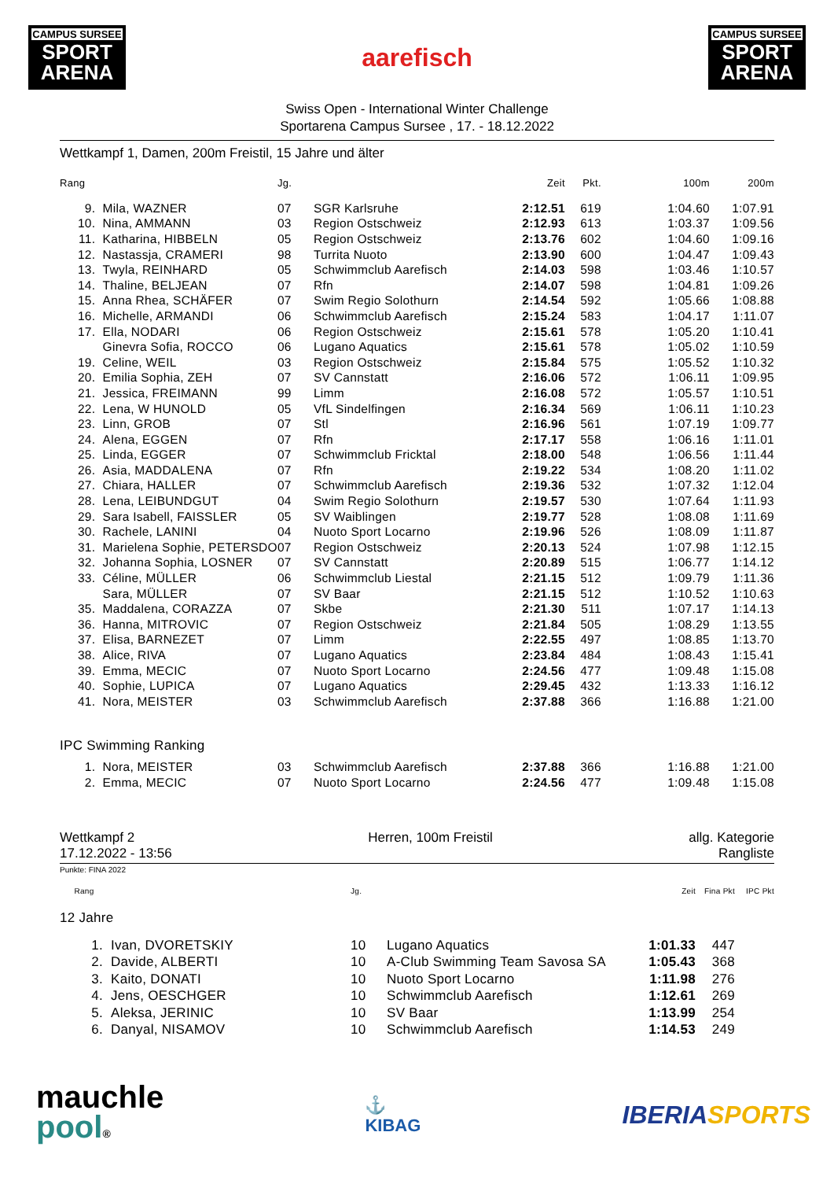CAMPUS SURSEE
SPORT
ARENA
aarefisch
CAMPUS SURSEE
SPORT
ARENA
Swiss Open - International Winter Challenge
Sportarena Campus Sursee , 17. - 18.12.2022
Wettkampf 1, Damen, 200m Freistil, 15 Jahre und älter
| Rang | | Jg. | | Zeit | Pkt. | 100m | 200m |
| --- | --- | --- | --- | --- | --- | --- | --- |
| 9. | Mila, WAZNER | 07 | SGR Karlsruhe | 2:12.51 | 619 | 1:04.60 | 1:07.91 |
| 10. | Nina, AMMANN | 03 | Region Ostschweiz | 2:12.93 | 613 | 1:03.37 | 1:09.56 |
| 11. | Katharina, HIBBELN | 05 | Region Ostschweiz | 2:13.76 | 602 | 1:04.60 | 1:09.16 |
| 12. | Nastassja, CRAMERI | 98 | Turrita Nuoto | 2:13.90 | 600 | 1:04.47 | 1:09.43 |
| 13. | Twyla, REINHARD | 05 | Schwimmclub Aarefisch | 2:14.03 | 598 | 1:03.46 | 1:10.57 |
| 14. | Thaline, BELJEAN | 07 | Rfn | 2:14.07 | 598 | 1:04.81 | 1:09.26 |
| 15. | Anna Rhea, SCHÄFER | 07 | Swim Regio Solothurn | 2:14.54 | 592 | 1:05.66 | 1:08.88 |
| 16. | Michelle, ARMANDI | 06 | Schwimmclub Aarefisch | 2:15.24 | 583 | 1:04.17 | 1:11.07 |
| 17. | Ella, NODARI | 06 | Region Ostschweiz | 2:15.61 | 578 | 1:05.20 | 1:10.41 |
| | Ginevra Sofia, ROCCO | 06 | Lugano Aquatics | 2:15.61 | 578 | 1:05.02 | 1:10.59 |
| 19. | Celine, WEIL | 03 | Region Ostschweiz | 2:15.84 | 575 | 1:05.52 | 1:10.32 |
| 20. | Emilia Sophia, ZEH | 07 | SV Cannstatt | 2:16.06 | 572 | 1:06.11 | 1:09.95 |
| 21. | Jessica, FREIMANN | 99 | Limm | 2:16.08 | 572 | 1:05.57 | 1:10.51 |
| 22. | Lena, W HUNOLD | 05 | VfL Sindelfingen | 2:16.34 | 569 | 1:06.11 | 1:10.23 |
| 23. | Linn, GROB | 07 | Stl | 2:16.96 | 561 | 1:07.19 | 1:09.77 |
| 24. | Alena, EGGEN | 07 | Rfn | 2:17.17 | 558 | 1:06.16 | 1:11.01 |
| 25. | Linda, EGGER | 07 | Schwimmclub Fricktal | 2:18.00 | 548 | 1:06.56 | 1:11.44 |
| 26. | Asia, MADDALENA | 07 | Rfn | 2:19.22 | 534 | 1:08.20 | 1:11.02 |
| 27. | Chiara, HALLER | 07 | Schwimmclub Aarefisch | 2:19.36 | 532 | 1:07.32 | 1:12.04 |
| 28. | Lena, LEIBUNDGUT | 04 | Swim Regio Solothurn | 2:19.57 | 530 | 1:07.64 | 1:11.93 |
| 29. | Sara Isabell, FAISSLER | 05 | SV Waiblingen | 2:19.77 | 528 | 1:08.08 | 1:11.69 |
| 30. | Rachele, LANINI | 04 | Nuoto Sport Locarno | 2:19.96 | 526 | 1:08.09 | 1:11.87 |
| 31. | Marielena Sophie, PETERSDO | 07 | Region Ostschweiz | 2:20.13 | 524 | 1:07.98 | 1:12.15 |
| 32. | Johanna Sophia, LOSNER | 07 | SV Cannstatt | 2:20.89 | 515 | 1:06.77 | 1:14.12 |
| 33. | Céline, MÜLLER | 06 | Schwimmclub Liestal | 2:21.15 | 512 | 1:09.79 | 1:11.36 |
| | Sara, MÜLLER | 07 | SV Baar | 2:21.15 | 512 | 1:10.52 | 1:10.63 |
| 35. | Maddalena, CORAZZA | 07 | Skbe | 2:21.30 | 511 | 1:07.17 | 1:14.13 |
| 36. | Hanna, MITROVIC | 07 | Region Ostschweiz | 2:21.84 | 505 | 1:08.29 | 1:13.55 |
| 37. | Elisa, BARNEZET | 07 | Limm | 2:22.55 | 497 | 1:08.85 | 1:13.70 |
| 38. | Alice, RIVA | 07 | Lugano Aquatics | 2:23.84 | 484 | 1:08.43 | 1:15.41 |
| 39. | Emma, MECIC | 07 | Nuoto Sport Locarno | 2:24.56 | 477 | 1:09.48 | 1:15.08 |
| 40. | Sophie, LUPICA | 07 | Lugano Aquatics | 2:29.45 | 432 | 1:13.33 | 1:16.12 |
| 41. | Nora, MEISTER | 03 | Schwimmclub Aarefisch | 2:37.88 | 366 | 1:16.88 | 1:21.00 |
| IPC Swimming Ranking | | | | | | | |
| 1. | Nora, MEISTER | 03 | Schwimmclub Aarefisch | 2:37.88 | 366 | 1:16.88 | 1:21.00 |
| 2. | Emma, MECIC | 07 | Nuoto Sport Locarno | 2:24.56 | 477 | 1:09.48 | 1:15.08 |
Wettkampf 2
17.12.2022 - 13:56
Herren, 100m Freistil allg. Kategorie
Rangliste
Punkte: FINA 2022
| Rang | | Jg. | | Zeit | Fina Pkt | IPC Pkt | |
| --- | --- | --- | --- | --- | --- | --- | --- |
| 12 Jahre | | | | | | | |
| 1. | Ivan, DVORETSKIY | 10 | Lugano Aquatics | 1:01.33 | 447 | | |
| 2. | Davide, ALBERTI | 10 | A-Club Swimming Team Savosa SA | 1:05.43 | 368 | | |
| 3. | Kaito, DONATI | 10 | Nuoto Sport Locarno | 1:11.98 | 276 | | |
| 4. | Jens, OESCHGER | 10 | Schwimmclub Aarefisch | 1:12.61 | 269 | | |
| 5. | Aleksa, JERINIC | 10 | SV Baar | 1:13.99 | 254 | | |
| 6. | Danyal, NISAMOV | 10 | Schwimmclub Aarefisch | 1:14.53 | 249 | | |
mauchle
pool®
⚓
KIBAG
IBERIA SPORTS